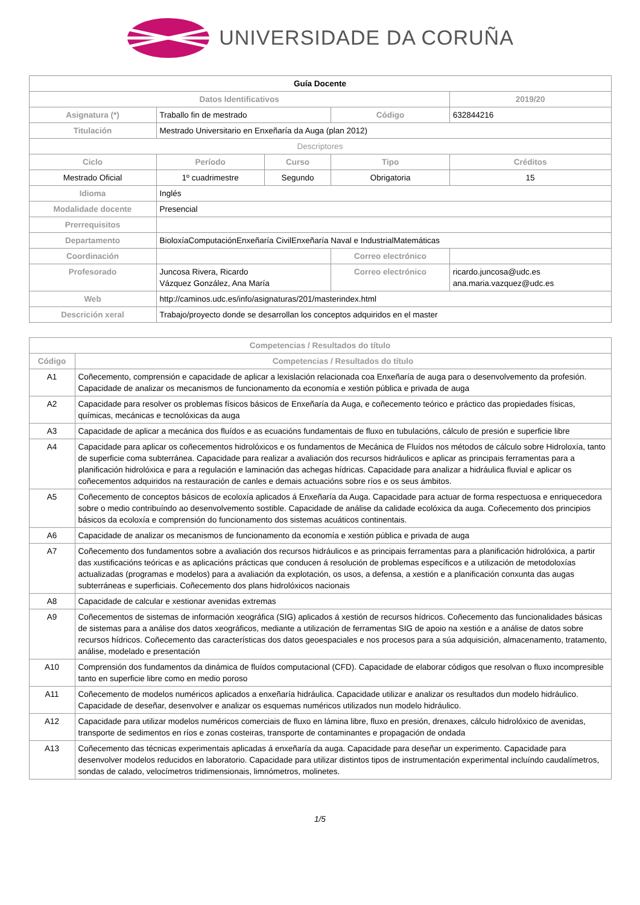UNIVERSIDADE DA CORUÑA
| Guía Docente | | | | | |
| Datos Identificativos | | | | | 2019/20 |
| Asignatura (*) | Traballo fin de mestrado | | Código | | 632844216 |
| Titulación | Mestrado Universitario en Enxeñaría da Auga (plan 2012) | | | | |
| Descriptores | | | | | |
| Ciclo | Período | Curso | Tipo | | Créditos |
| Mestrado Oficial | 1º cuadrimestre | Segundo | Obrigatoria | | 15 |
| Idioma | Inglés | | | | |
| Modalidade docente | Presencial | | | | |
| Prerrequisitos | | | | | |
| Departamento | BioloxíaComputaciónEnxeñaría CivilEnxeñaría Naval e IndustrialMatemáticas | | | | |
| Coordinación | | | Correo electrónico | | |
| Profesorado | Juncosa Rivera, Ricardo Vázquez González, Ana María | | Correo electrónico | ricardo.juncosa@udc.es ana.maria.vazquez@udc.es | |
| Web | http://caminos.udc.es/info/asignaturas/201/masterindex.html | | | | |
| Descrición xeral | Trabajo/proyecto donde se desarrollan los conceptos adquiridos en el master | | | | |
| Competencias / Resultados do título | |
| --- | --- |
| Código | Competencias / Resultados do título |
| A1 | Coñecemento, comprensión e capacidade de aplicar a lexislación relacionada coa Enxeñaría de auga para o desenvolvemento da profesión. Capacidade de analizar os mecanismos de funcionamento da economía e xestión pública e privada de auga |
| A2 | Capacidade para resolver os problemas físicos básicos de Enxeñaría da Auga, e coñecemento teórico e práctico das propiedades físicas, químicas, mecánicas e tecnolóxicas da auga |
| A3 | Capacidade de aplicar a mecánica dos fluídos e as ecuacións fundamentais de fluxo en tubulacións, cálculo de presión e superficie libre |
| A4 | Capacidade para aplicar os coñecementos hidrolóxicos e os fundamentos de Mecánica de Fluídos nos métodos de cálculo sobre Hidroloxía, tanto de superficie coma subterránea. Capacidade para realizar a avaliación dos recursos hidráulicos e aplicar as principais ferramentas para a planificación hidrolóxica e para a regulación e laminación das achegas hídricas. Capacidade para analizar a hidráulica fluvial e aplicar os coñecementos adquiridos na restauración de canles e demais actuacións sobre ríos e os seus ámbitos. |
| A5 | Coñecemento de conceptos básicos de ecoloxía aplicados á Enxeñaría da Auga. Capacidade para actuar de forma respectuosa e enriquecedora sobre o medio contribuíndo ao desenvolvemento sostible. Capacidade de análise da calidade ecolóxica da auga. Coñecemento dos principios básicos da ecoloxía e comprensión do funcionamento dos sistemas acuáticos continentais. |
| A6 | Capacidade de analizar os mecanismos de funcionamento da economía e xestión pública e privada de auga |
| A7 | Coñecemento dos fundamentos sobre a avaliación dos recursos hidráulicos e as principais ferramentas para a planificación hidrolóxica, a partir das xustificacións teóricas e as aplicacións prácticas que conducen á resolución de problemas específicos e a utilización de metodoloxías actualizadas (programas e modelos) para a avaliación da explotación, os usos, a defensa, a xestión e a planificación conxunta das augas subterráneas e superficiais. Coñecemento dos plans hidrolóxicos nacionais |
| A8 | Capacidade de calcular e xestionar avenidas extremas |
| A9 | Coñecementos de sistemas de información xeográfica (SIG) aplicados á xestión de recursos hídricos. Coñecemento das funcionalidades básicas de sistemas para a análise dos datos xeográficos, mediante a utilización de ferramentas SIG de apoio na xestión e a análise de datos sobre recursos hídricos. Coñecemento das características dos datos geoespaciales e nos procesos para a súa adquisición, almacenamento, tratamento, análise, modelado e presentación |
| A10 | Comprensión dos fundamentos da dinámica de fluídos computacional (CFD). Capacidade de elaborar códigos que resolvan o fluxo incompresible tanto en superficie libre como en medio poroso |
| A11 | Coñecemento de modelos numéricos aplicados a enxeñaría hidráulica. Capacidade utilizar e analizar os resultados dun modelo hidráulico. Capacidade de deseñar, desenvolver e analizar os esquemas numéricos utilizados nun modelo hidráulico. |
| A12 | Capacidade para utilizar modelos numéricos comerciais de fluxo en lámina libre, fluxo en presión, drenaxes, cálculo hidrolóxico de avenidas, transporte de sedimentos en ríos e zonas costeiras, transporte de contaminantes e propagación de ondada |
| A13 | Coñecemento das técnicas experimentais aplicadas á enxeñaría da auga. Capacidade para deseñar un experimento. Capacidade para desenvolver modelos reducidos en laboratorio. Capacidade para utilizar distintos tipos de instrumentación experimental incluíndo caudalímetros, sondas de calado, velocímetros tridimensionais, limnómetros, molinetes. |
1/5